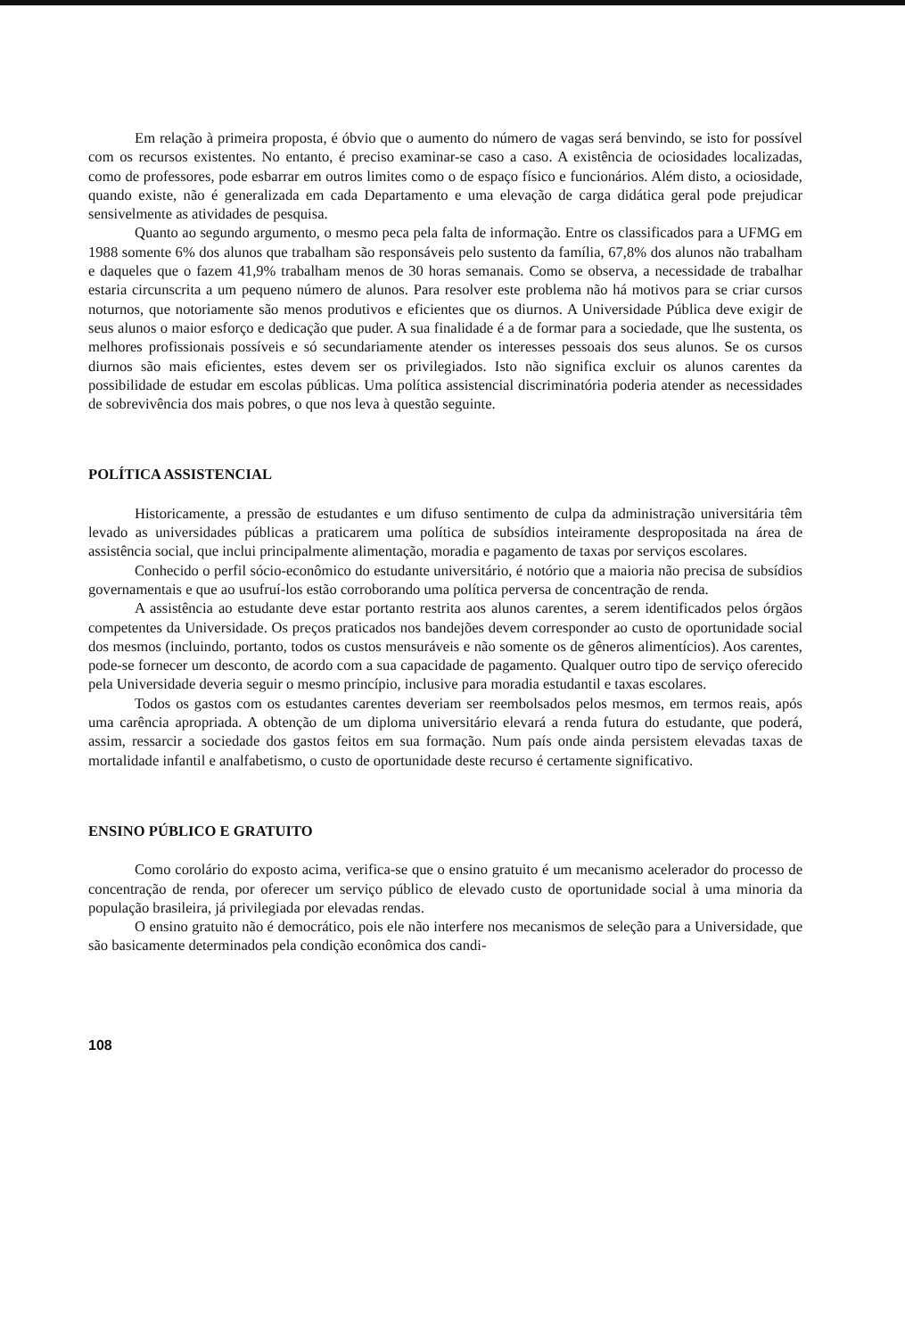Em relação à primeira proposta, é óbvio que o aumento do número de vagas será benvindo, se isto for possível com os recursos existentes. No entanto, é preciso examinar-se caso a caso. A existência de ociosidades localizadas, como de professores, pode esbarrar em outros limites como o de espaço físico e funcionários. Além disto, a ociosidade, quando existe, não é generalizada em cada Departamento e uma elevação de carga didática geral pode prejudicar sensivelmente as atividades de pesquisa.
Quanto ao segundo argumento, o mesmo peca pela falta de informação. Entre os classificados para a UFMG em 1988 somente 6% dos alunos que trabalham são responsáveis pelo sustento da família, 67,8% dos alunos não trabalham e daqueles que o fazem 41,9% trabalham menos de 30 horas semanais. Como se observa, a necessidade de trabalhar estaria circunscrita a um pequeno número de alunos. Para resolver este problema não há motivos para se criar cursos noturnos, que notoriamente são menos produtivos e eficientes que os diurnos. A Universidade Pública deve exigir de seus alunos o maior esforço e dedicação que puder. A sua finalidade é a de formar para a sociedade, que lhe sustenta, os melhores profissionais possíveis e só secundariamente atender os interesses pessoais dos seus alunos. Se os cursos diurnos são mais eficientes, estes devem ser os privilegiados. Isto não significa excluir os alunos carentes da possibilidade de estudar em escolas públicas. Uma política assistencial discriminatória poderia atender as necessidades de sobrevivência dos mais pobres, o que nos leva à questão seguinte.
POLÍTICA ASSISTENCIAL
Historicamente, a pressão de estudantes e um difuso sentimento de culpa da administração universitária têm levado as universidades públicas a praticarem uma política de subsídios inteiramente despropositada na área de assistência social, que inclui principalmente alimentação, moradia e pagamento de taxas por serviços escolares.
Conhecido o perfil sócio-econômico do estudante universitário, é notório que a maioria não precisa de subsídios governamentais e que ao usufruí-los estão corroborando uma política perversa de concentração de renda.
A assistência ao estudante deve estar portanto restrita aos alunos carentes, a serem identificados pelos órgãos competentes da Universidade. Os preços praticados nos bandejões devem corresponder ao custo de oportunidade social dos mesmos (incluindo, portanto, todos os custos mensuráveis e não somente os de gêneros alimentícios). Aos carentes, pode-se fornecer um desconto, de acordo com a sua capacidade de pagamento. Qualquer outro tipo de serviço oferecido pela Universidade deveria seguir o mesmo princípio, inclusive para moradia estudantil e taxas escolares.
Todos os gastos com os estudantes carentes deveriam ser reembolsados pelos mesmos, em termos reais, após uma carência apropriada. A obtenção de um diploma universitário elevará a renda futura do estudante, que poderá, assim, ressarcir a sociedade dos gastos feitos em sua formação. Num país onde ainda persistem elevadas taxas de mortalidade infantil e analfabetismo, o custo de oportunidade deste recurso é certamente significativo.
ENSINO PÚBLICO E GRATUITO
Como corolário do exposto acima, verifica-se que o ensino gratuito é um mecanismo acelerador do processo de concentração de renda, por oferecer um serviço público de elevado custo de oportunidade social à uma minoria da população brasileira, já privilegiada por elevadas rendas.
O ensino gratuito não é democrático, pois ele não interfere nos mecanismos de seleção para a Universidade, que são basicamente determinados pela condição econômica dos candi-
108